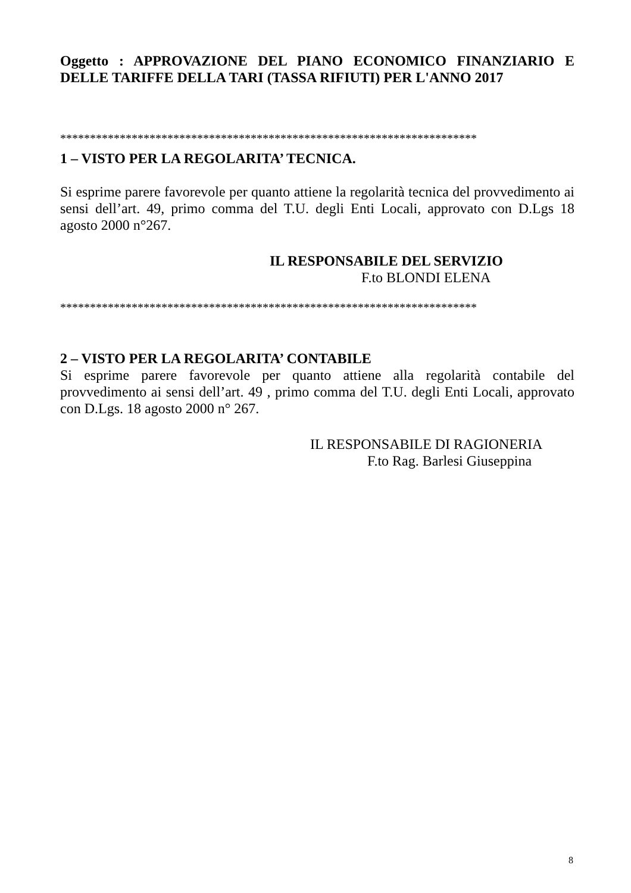Oggetto : APPROVAZIONE DEL PIANO ECONOMICO FINANZIARIO E DELLE TARIFFE DELLA TARI (TASSA RIFIUTI) PER L'ANNO 2017
**********************************************************************
1 – VISTO PER LA REGOLARITA’ TECNICA.
Si esprime parere favorevole per quanto attiene la regolarità tecnica del provvedimento ai sensi dell’art. 49, primo comma del T.U. degli Enti Locali, approvato con D.Lgs 18 agosto 2000 n°267.
IL RESPONSABILE DEL SERVIZIO
F.to BLONDI ELENA
**********************************************************************
2 – VISTO PER LA REGOLARITA’ CONTABILE
Si esprime parere favorevole per quanto attiene alla regolarità contabile del provvedimento ai sensi dell’art. 49 , primo comma del T.U. degli Enti Locali, approvato con D.Lgs. 18 agosto 2000 n° 267.
IL RESPONSABILE DI RAGIONERIA
F.to Rag. Barlesi Giuseppina
8